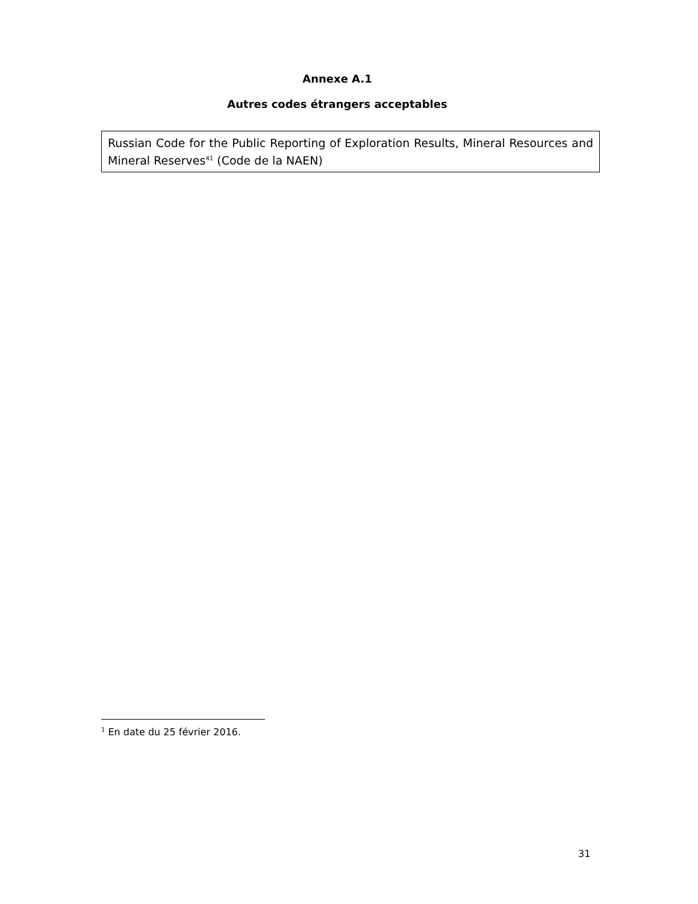Annexe A.1
Autres codes étrangers acceptables
Russian Code for the Public Reporting of Exploration Results, Mineral Resources and Mineral Reserves<sup>41</sup> (Code de la NAEN)
<sup>1</sup> En date du 25 février 2016.
31